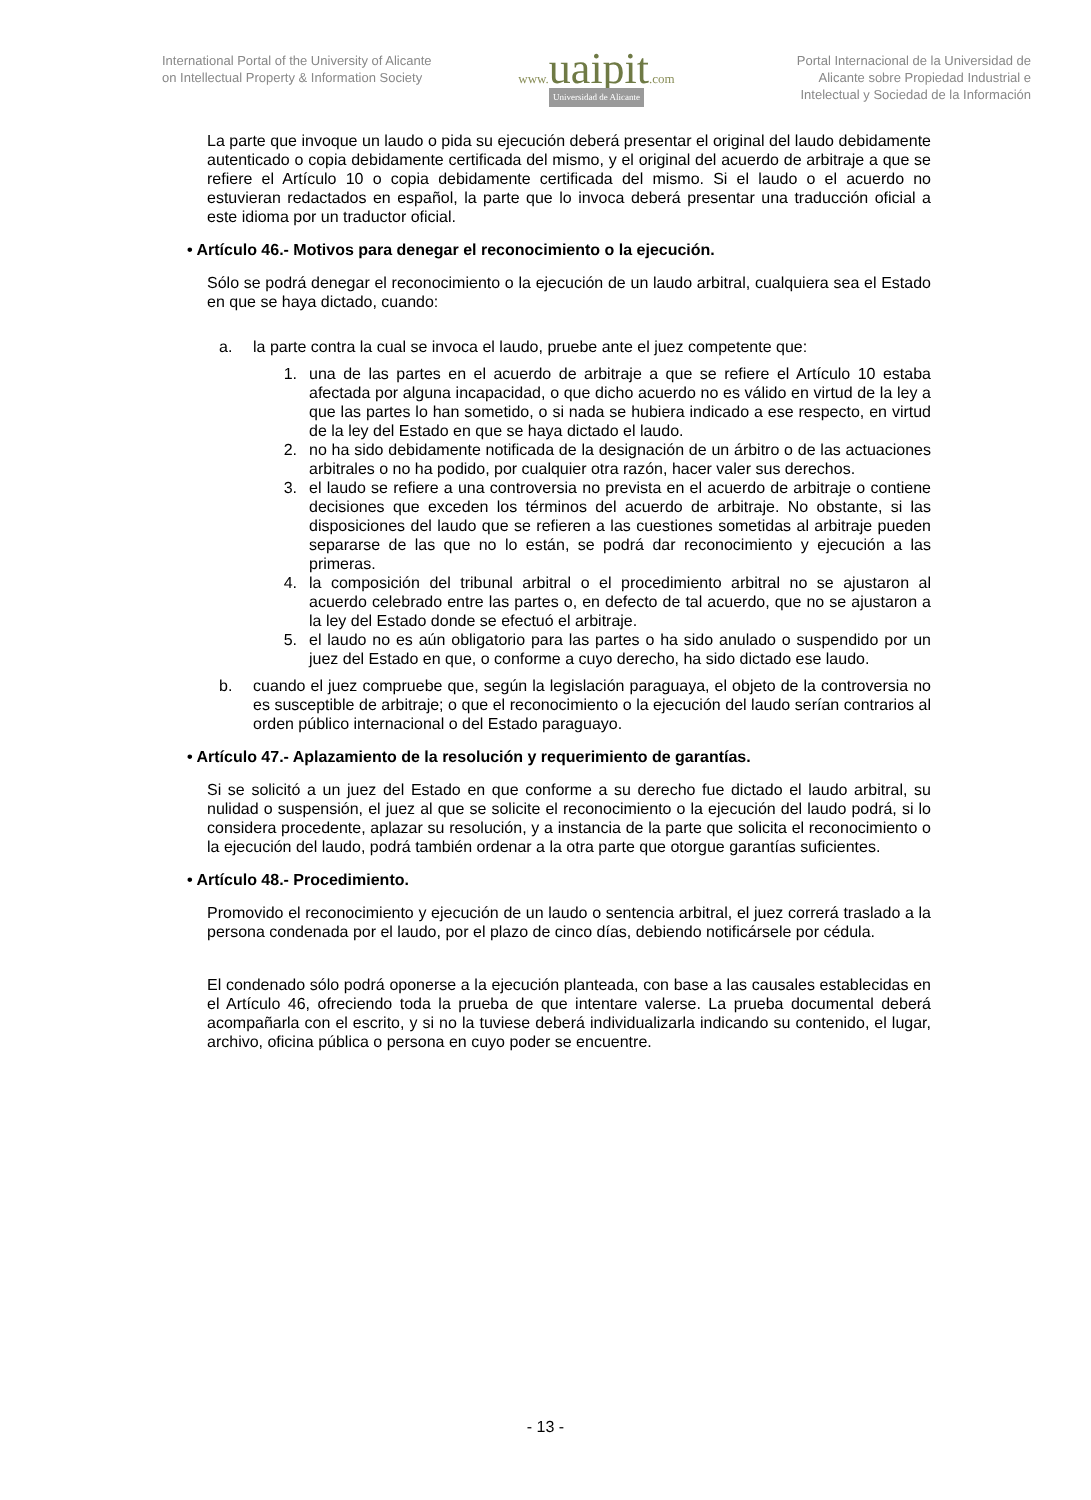International Portal of the University of Alicante on Intellectual Property & Information Society
www. uaipit.com
Universidad de Alicante
Portal Internacional de la Universidad de Alicante sobre Propiedad Industrial e Intelectual y Sociedad de la Información
La parte que invoque un laudo o pida su ejecución deberá presentar el original del laudo debidamente autenticado o copia debidamente certificada del mismo, y el original del acuerdo de arbitraje a que se refiere el Artículo 10 o copia debidamente certificada del mismo. Si el laudo o el acuerdo no estuvieran redactados en español, la parte que lo invoca deberá presentar una traducción oficial a este idioma por un traductor oficial.
• Artículo 46.- Motivos para denegar el reconocimiento o la ejecución.
Sólo se podrá denegar el reconocimiento o la ejecución de un laudo arbitral, cualquiera sea el Estado en que se haya dictado, cuando:
a. la parte contra la cual se invoca el laudo, pruebe ante el juez competente que:
1. una de las partes en el acuerdo de arbitraje a que se refiere el Artículo 10 estaba afectada por alguna incapacidad, o que dicho acuerdo no es válido en virtud de la ley a que las partes lo han sometido, o si nada se hubiera indicado a ese respecto, en virtud de la ley del Estado en que se haya dictado el laudo.
2. no ha sido debidamente notificada de la designación de un árbitro o de las actuaciones arbitrales o no ha podido, por cualquier otra razón, hacer valer sus derechos.
3. el laudo se refiere a una controversia no prevista en el acuerdo de arbitraje o contiene decisiones que exceden los términos del acuerdo de arbitraje. No obstante, si las disposiciones del laudo que se refieren a las cuestiones sometidas al arbitraje pueden separarse de las que no lo están, se podrá dar reconocimiento y ejecución a las primeras.
4. la composición del tribunal arbitral o el procedimiento arbitral no se ajustaron al acuerdo celebrado entre las partes o, en defecto de tal acuerdo, que no se ajustaron a la ley del Estado donde se efectuó el arbitraje.
5. el laudo no es aún obligatorio para las partes o ha sido anulado o suspendido por un juez del Estado en que, o conforme a cuyo derecho, ha sido dictado ese laudo.
b. cuando el juez compruebe que, según la legislación paraguaya, el objeto de la controversia no es susceptible de arbitraje; o que el reconocimiento o la ejecución del laudo serían contrarios al orden público internacional o del Estado paraguayo.
• Artículo 47.- Aplazamiento de la resolución y requerimiento de garantías.
Si se solicitó a un juez del Estado en que conforme a su derecho fue dictado el laudo arbitral, su nulidad o suspensión, el juez al que se solicite el reconocimiento o la ejecución del laudo podrá, si lo considera procedente, aplazar su resolución, y a instancia de la parte que solicita el reconocimiento o la ejecución del laudo, podrá también ordenar a la otra parte que otorgue garantías suficientes.
• Artículo 48.- Procedimiento.
Promovido el reconocimiento y ejecución de un laudo o sentencia arbitral, el juez correrá traslado a la persona condenada por el laudo, por el plazo de cinco días, debiendo notificársele por cédula.
El condenado sólo podrá oponerse a la ejecución planteada, con base a las causales establecidas en el Artículo 46, ofreciendo toda la prueba de que intentare valerse. La prueba documental deberá acompañarla con el escrito, y si no la tuviese deberá individualizarla indicando su contenido, el lugar, archivo, oficina pública o persona en cuyo poder se encuentre.
- 13 -